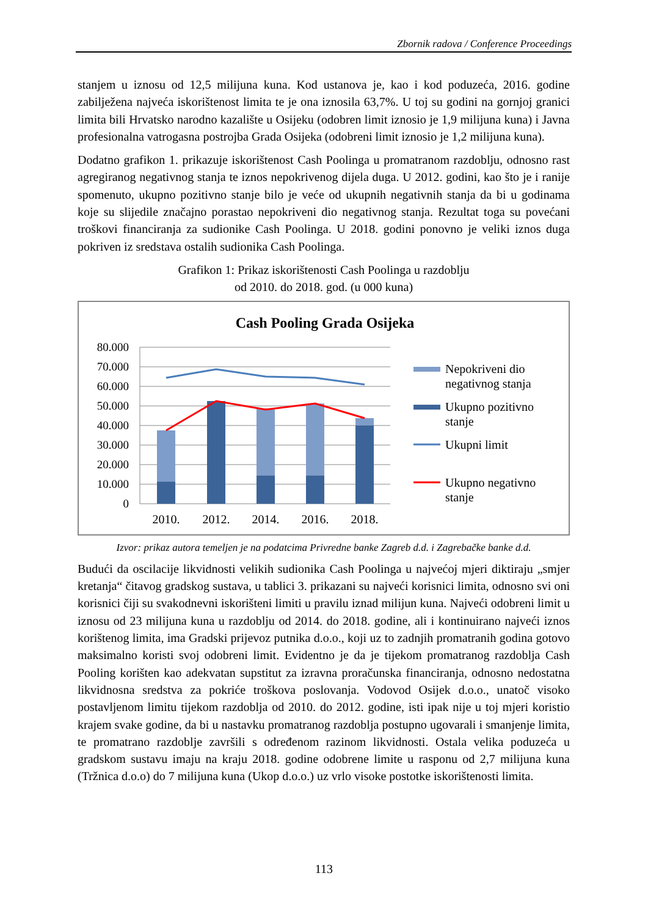Zbornik radova / Conference Proceedings
stanjem u iznosu od 12,5 milijuna kuna. Kod ustanova je, kao i kod poduzeća, 2016. godine zabilježena najveća iskorištenost limita te je ona iznosila 63,7%. U toj su godini na gornjoj granici limita bili Hrvatsko narodno kazalište u Osijeku (odobren limit iznosio je 1,9 milijuna kuna) i Javna profesionalna vatrogasna postrojba Grada Osijeka (odobreni limit iznosio je 1,2 milijuna kuna).
Dodatno grafikon 1. prikazuje iskorištenost Cash Poolinga u promatranom razdoblju, odnosno rast agregiranog negativnog stanja te iznos nepokrivenog dijela duga. U 2012. godini, kao što je i ranije spomenuto, ukupno pozitivno stanje bilo je veće od ukupnih negativnih stanja da bi u godinama koje su slijedile značajno porastao nepokriveni dio negativnog stanja. Rezultat toga su povećani troškovi financiranja za sudionike Cash Poolinga. U 2018. godini ponovno je veliki iznos duga pokriven iz sredstava ostalih sudionika Cash Poolinga.
Grafikon 1: Prikaz iskorištenosti Cash Poolinga u razdoblju
od 2010. do 2018. god. (u 000 kuna)
Cash Pooling Grada Osijeka
80.000
70.000
60.000
50.000
40.000
30.000
20.000
10.000
0
2010.
2012.
2014.
2016.
2018.
Nepokriveni dio
negativnog stanja
Ukupno pozitivno
stanje
Ukupni limit
Ukupno negativno
stanje
Izvor: prikaz autora temeljen je na podatcima Privredne banke Zagreb d.d. i Zagrebačke banke d.d.
Budući da oscilacije likvidnosti velikih sudionika Cash Poolinga u najvećoj mjeri diktiraju „smjer kretanja“ čitavog gradskog sustava, u tablici 3. prikazani su najveći korisnici limita, odnosno svi oni korisnici čiji su svakodnevni iskorišteni limiti u pravilu iznad milijun kuna. Najveći odobreni limit u iznosu od 23 milijuna kuna u razdoblju od 2014. do 2018. godine, ali i kontinuirano najveći iznos korištenog limita, ima Gradski prijevoz putnika d.o.o., koji uz to zadnjih promatranih godina gotovo maksimalno koristi svoj odobreni limit. Evidentno je da je tijekom promatranog razdoblja Cash Pooling korišten kao adekvatan supstitut za izravna proračunska financiranja, odnosno nedostatna likvidnosna sredstva za pokriće troškova poslovanja. Vodovod Osijek d.o.o., unatoč visoko postavljenom limitu tijekom razdoblja od 2010. do 2012. godine, isti ipak nije u toj mjeri koristio krajem svake godine, da bi u nastavku promatranog razdoblja postupno ugovarali i smanjenje limita, te promatrano razdoblje završili s određenom razinom likvidnosti. Ostala velika poduzeća u gradskom sustavu imaju na kraju 2018. godine odobrene limite u rasponu od 2,7 milijuna kuna (Tržnica d.o.o) do 7 milijuna kuna (Ukop d.o.o.) uz vrlo visoke postotke iskorištenosti limita.
113